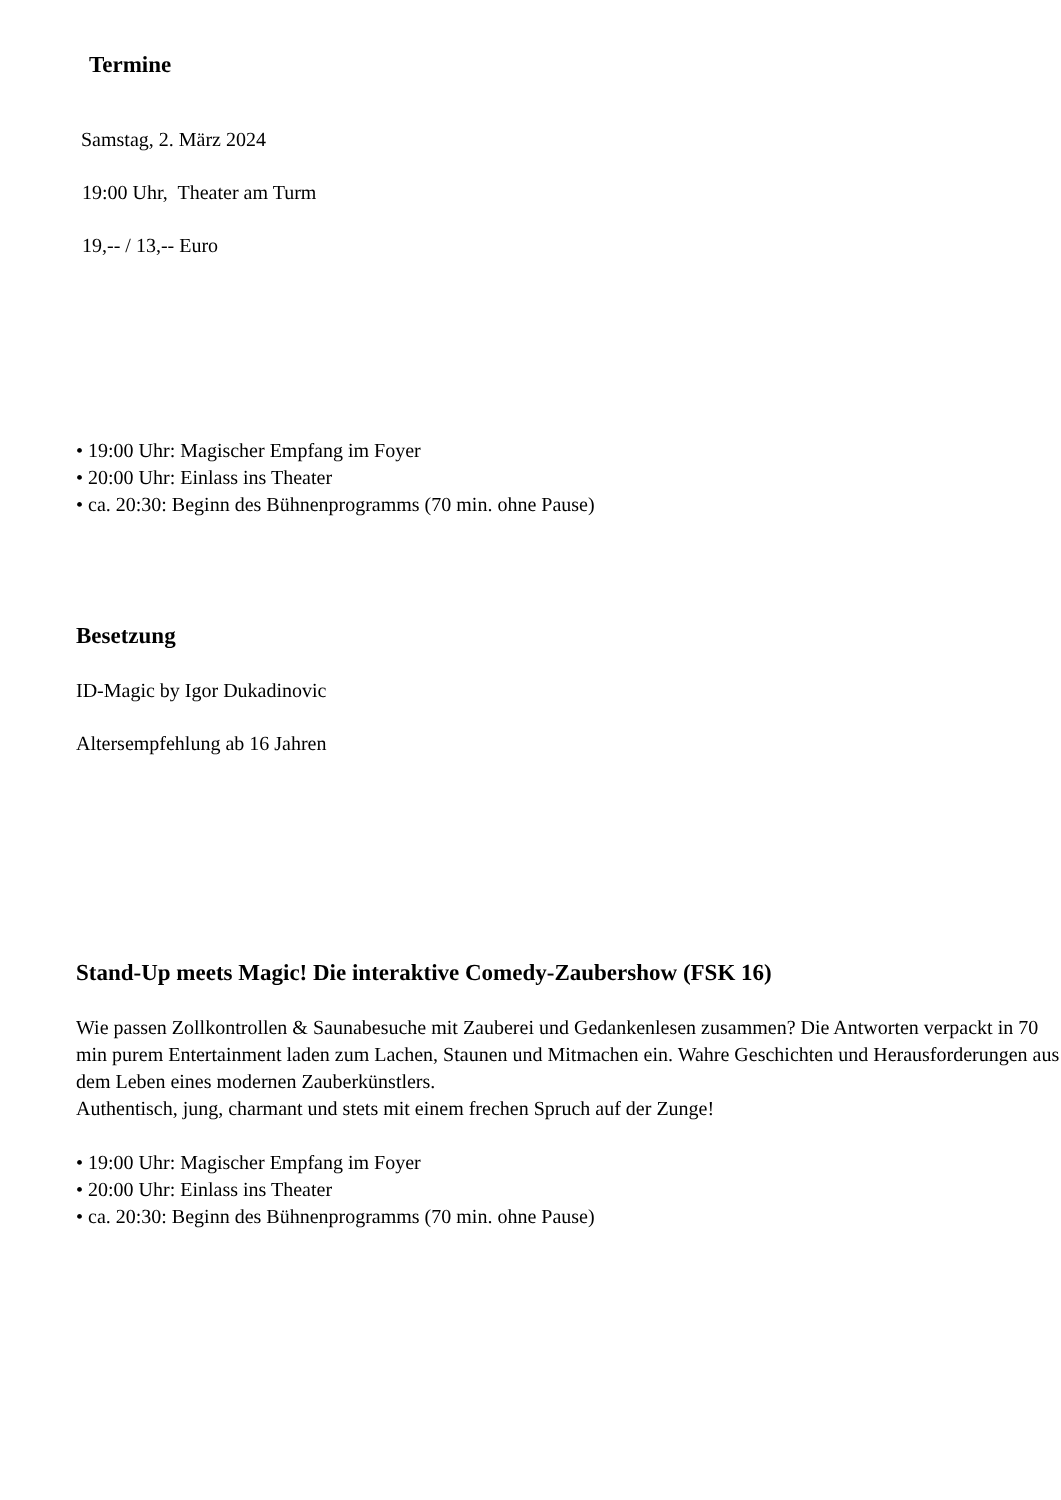Termine
Samstag, 2. März 2024
19:00 Uhr, Theater am Turm
19,-- / 13,-- Euro
• 19:00 Uhr: Magischer Empfang im Foyer
• 20:00 Uhr: Einlass ins Theater
• ca. 20:30: Beginn des Bühnenprogramms (70 min. ohne Pause)
Besetzung
ID-Magic by Igor Dukadinovic
Altersempfehlung ab 16 Jahren
Stand-Up meets Magic! Die interaktive Comedy-Zaubershow (FSK 16)
Wie passen Zollkontrollen & Saunabesuche mit Zauberei und Gedankenlesen zusammen? Die Antworten verpackt in 70 min purem Entertainment laden zum Lachen, Staunen und Mitmachen ein. Wahre Geschichten und Herausforderungen aus dem Leben eines modernen Zauberkünstlers.
Authentisch, jung, charmant und stets mit einem frechen Spruch auf der Zunge!
• 19:00 Uhr: Magischer Empfang im Foyer
• 20:00 Uhr: Einlass ins Theater
• ca. 20:30: Beginn des Bühnenprogramms (70 min. ohne Pause)